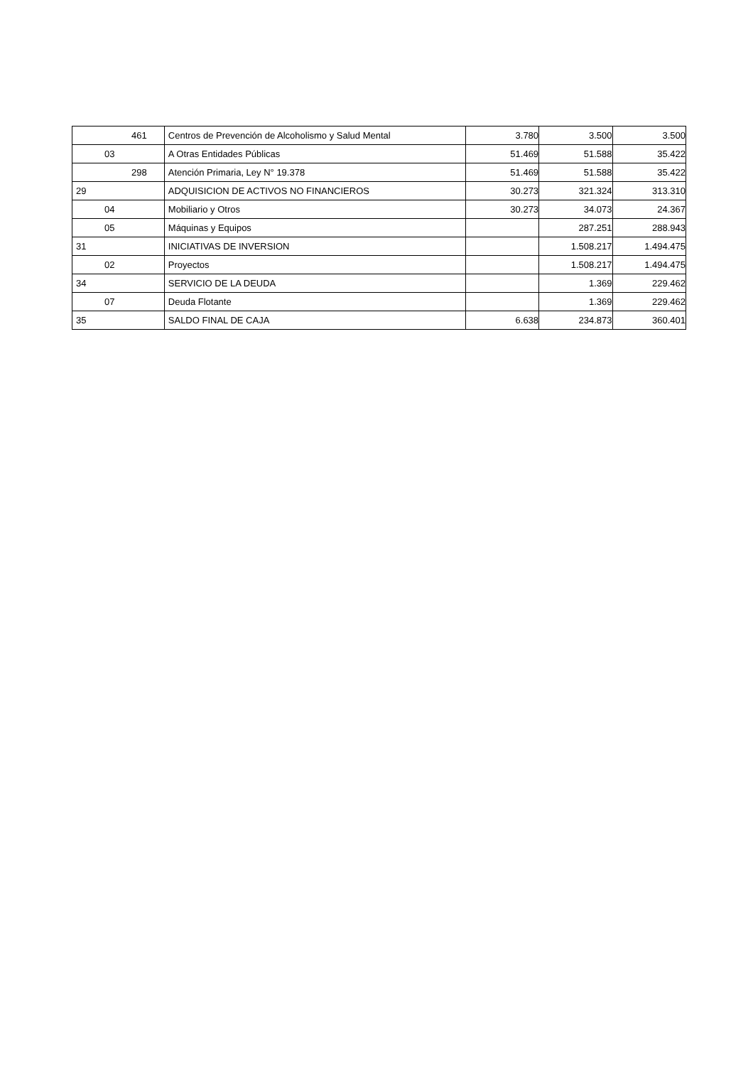| 461 | Centros de Prevención de Alcoholismo y Salud Mental | 3.780 | 3.500 | 3.500 |
| 03 | A Otras Entidades Públicas | 51.469 | 51.588 | 35.422 |
| 298 | Atención Primaria, Ley N° 19.378 | 51.469 | 51.588 | 35.422 |
| 29 | ADQUISICION DE ACTIVOS NO FINANCIEROS | 30.273 | 321.324 | 313.310 |
| 04 | Mobiliario y Otros | 30.273 | 34.073 | 24.367 |
| 05 | Máquinas y Equipos | | 287.251 | 288.943 |
| 31 | INICIATIVAS DE INVERSION | | 1.508.217 | 1.494.475 |
| 02 | Proyectos | | 1.508.217 | 1.494.475 |
| 34 | SERVICIO DE LA DEUDA | | 1.369 | 229.462 |
| 07 | Deuda Flotante | | 1.369 | 229.462 |
| 35 | SALDO FINAL DE CAJA | 6.638 | 234.873 | 360.401 |